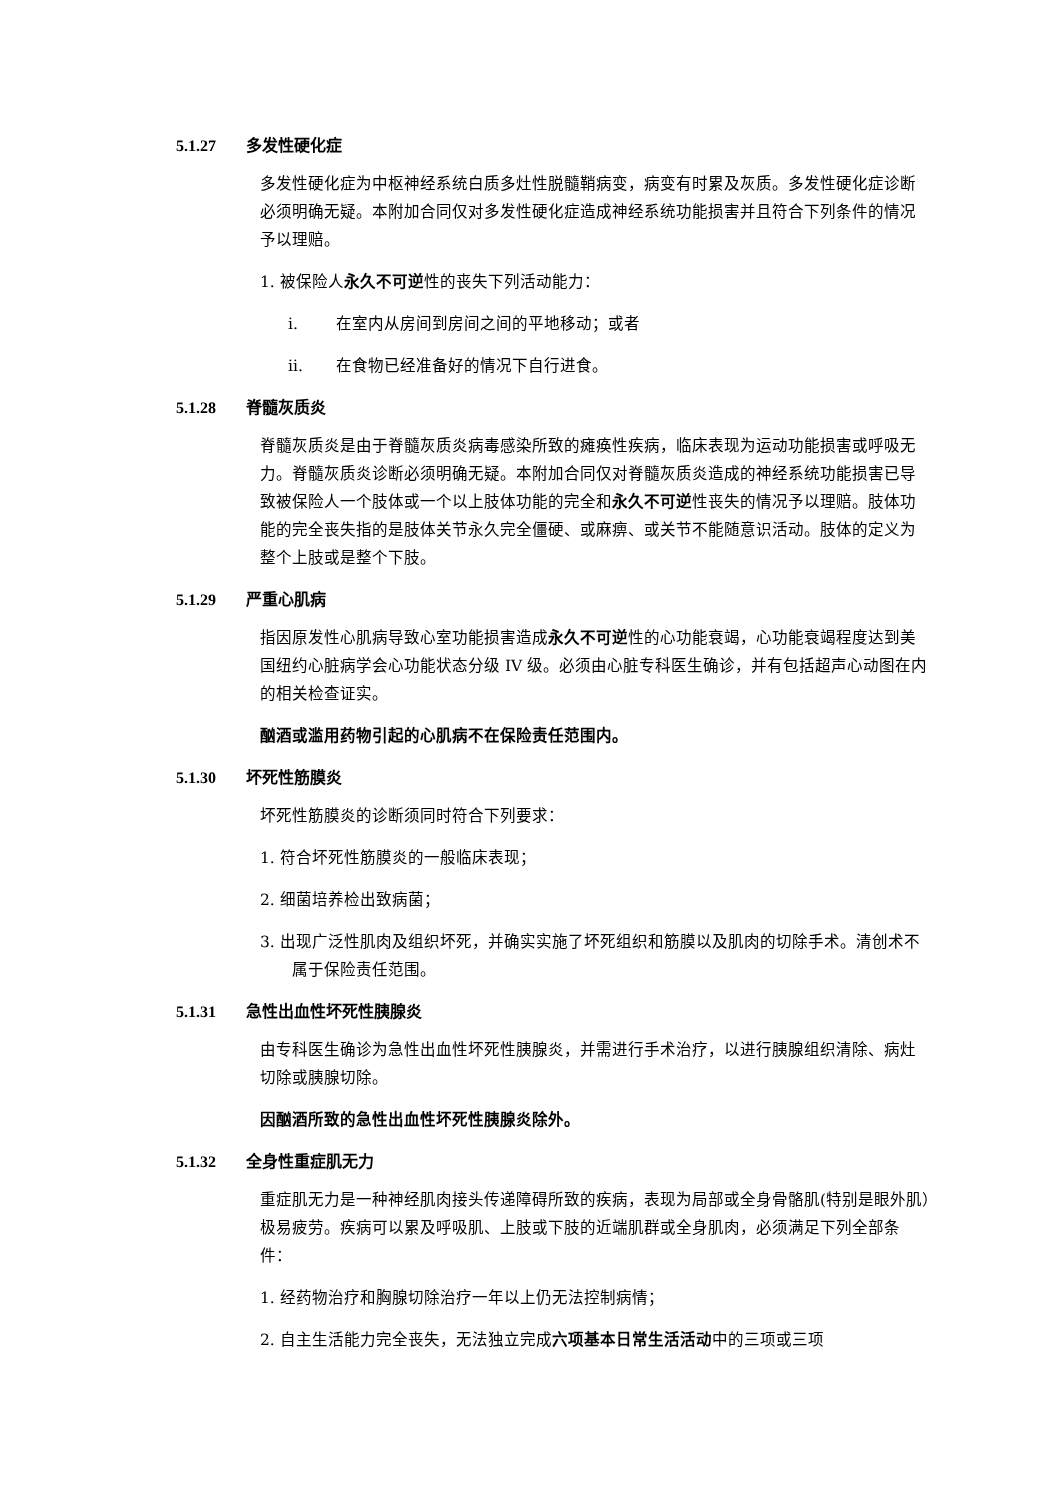5.1.27 多发性硬化症
多发性硬化症为中枢神经系统白质多灶性脱髓鞘病变，病变有时累及灰质。多发性硬化症诊断必须明确无疑。本附加合同仅对多发性硬化症造成神经系统功能损害并且符合下列条件的情况予以理赔。
1. 被保险人永久不可逆性的丧失下列活动能力：
i. 在室内从房间到房间之间的平地移动；或者
ii. 在食物已经准备好的情况下自行进食。
5.1.28 脊髓灰质炎
脊髓灰质炎是由于脊髓灰质炎病毒感染所致的瘫痪性疾病，临床表现为运动功能损害或呼吸无力。脊髓灰质炎诊断必须明确无疑。本附加合同仅对脊髓灰质炎造成的神经系统功能损害已导致被保险人一个肢体或一个以上肢体功能的完全和永久不可逆性丧失的情况予以理赔。肢体功能的完全丧失指的是肢体关节永久完全僵硬、或麻痹、或关节不能随意识活动。肢体的定义为整个上肢或是整个下肢。
5.1.29 严重心肌病
指因原发性心肌病导致心室功能损害造成永久不可逆性的心功能衰竭，心功能衰竭程度达到美国纽约心脏病学会心功能状态分级 IV 级。必须由心脏专科医生确诊，并有包括超声心动图在内的相关检查证实。
酗酒或滥用药物引起的心肌病不在保险责任范围内。
5.1.30 坏死性筋膜炎
坏死性筋膜炎的诊断须同时符合下列要求：
1. 符合坏死性筋膜炎的一般临床表现；
2. 细菌培养检出致病菌；
3. 出现广泛性肌肉及组织坏死，并确实实施了坏死组织和筋膜以及肌肉的切除手术。清创术不属于保险责任范围。
5.1.31 急性出血性坏死性胰腺炎
由专科医生确诊为急性出血性坏死性胰腺炎，并需进行手术治疗，以进行胰腺组织清除、病灶切除或胰腺切除。
因酗酒所致的急性出血性坏死性胰腺炎除外。
5.1.32 全身性重症肌无力
重症肌无力是一种神经肌肉接头传递障碍所致的疾病，表现为局部或全身骨骼肌(特别是眼外肌）极易疲劳。疾病可以累及呼吸肌、上肢或下肢的近端肌群或全身肌肉，必须满足下列全部条件：
1. 经药物治疗和胸腺切除治疗一年以上仍无法控制病情；
2. 自主生活能力完全丧失，无法独立完成六项基本日常生活活动中的三项或三项